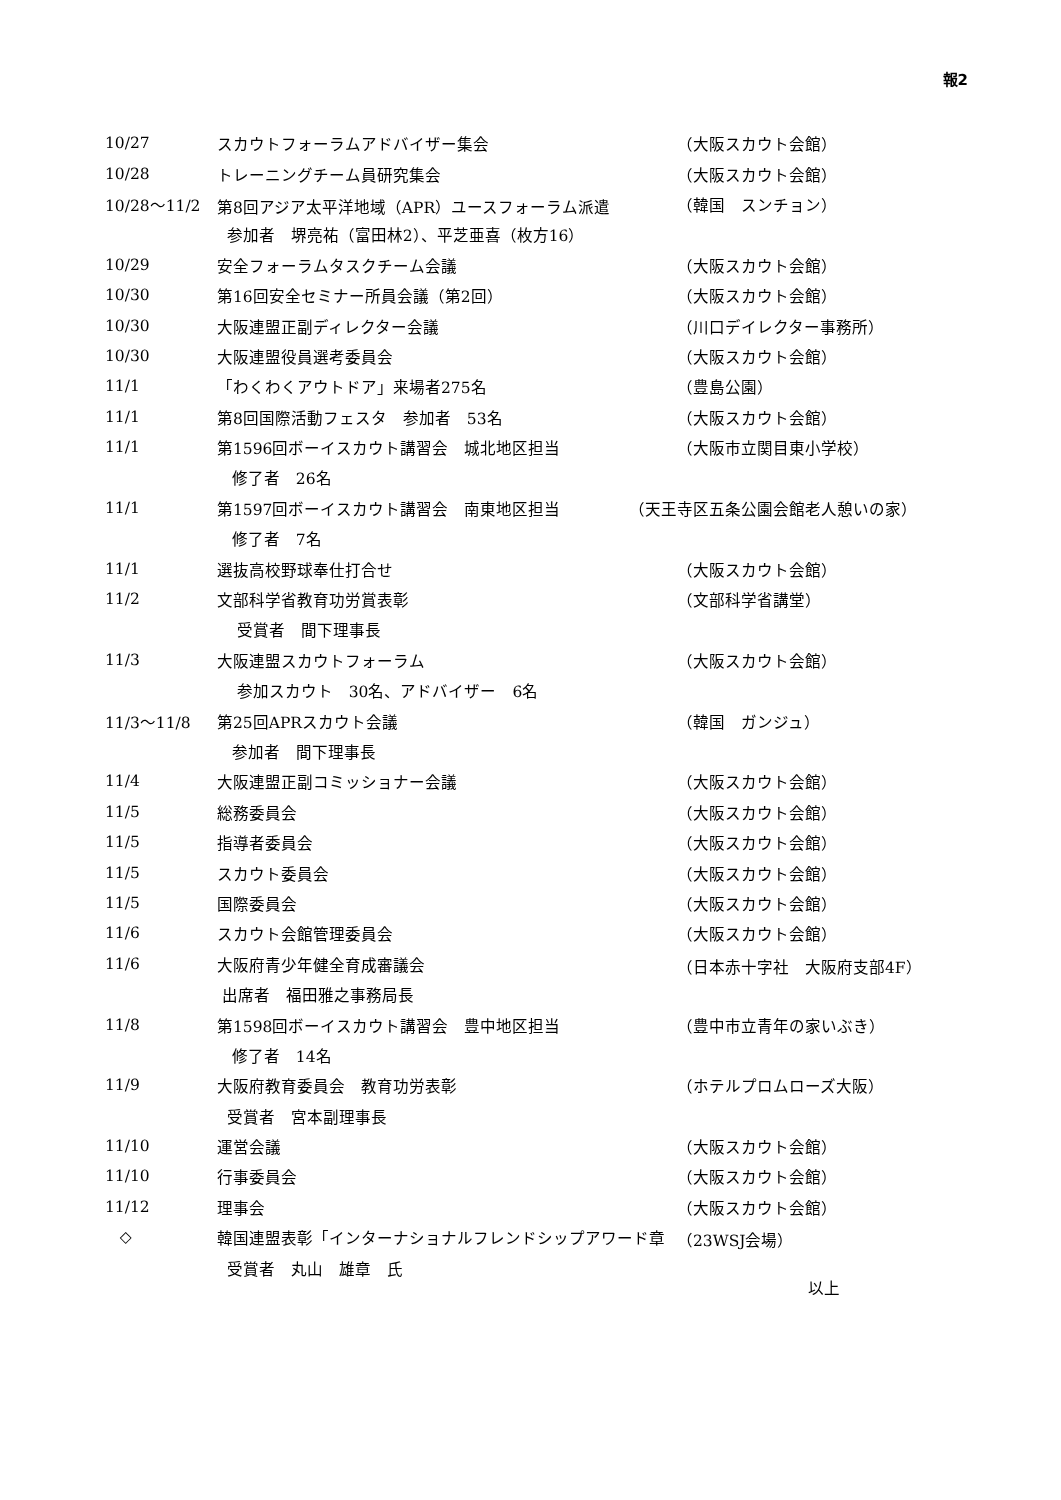報2
| 10/27 | スカウトフォーラムアドバイザー集会 | （大阪スカウト会館） |
| 10/28 | トレーニングチーム員研究集会 | （大阪スカウト会館） |
| 10/28～11/2 | 第8回アジア太平洋地域（APR）ユースフォーラム派遣 | （韓国 スンチョン） |
| | 参加者 堺亮祐（富田林2）、平芝亜喜（枚方16） | |
| 10/29 | 安全フォーラムタスクチーム会議 | （大阪スカウト会館） |
| 10/30 | 第16回安全セミナー所員会議（第2回） | （大阪スカウト会館） |
| 10/30 | 大阪連盟正副ディレクター会議 | （川口デイレクター事務所） |
| 10/30 | 大阪連盟役員選考委員会 | （大阪スカウト会館） |
| 11/1 | 「わくわくアウトドア」来場者275名 | （豊島公園） |
| 11/1 | 第8回国際活動フェスタ 参加者 53名 | （大阪スカウト会館） |
| 11/1 | 第1596回ボーイスカウト講習会 城北地区担当 | （大阪市立関目東小学校） |
| | 修了者 26名 | |
| 11/1 | 第1597回ボーイスカウト講習会 南東地区担当 | （天王寺区五条公園会館老人憩いの家） |
| | 修了者 7名 | |
| 11/1 | 選抜高校野球奉仕打合せ | （大阪スカウト会館） |
| 11/2 | 文部科学省教育功労賞表彰 | （文部科学省講堂） |
| | 受賞者 間下理事長 | |
| 11/3 | 大阪連盟スカウトフォーラム | （大阪スカウト会館） |
| | 参加スカウト 30名、アドバイザー 6名 | |
| 11/3～11/8 | 第25回APRスカウト会議 | （韓国 ガンジュ） |
| | 参加者 間下理事長 | |
| 11/4 | 大阪連盟正副コミッショナー会議 | （大阪スカウト会館） |
| 11/5 | 総務委員会 | （大阪スカウト会館） |
| 11/5 | 指導者委員会 | （大阪スカウト会館） |
| 11/5 | スカウト委員会 | （大阪スカウト会館） |
| 11/5 | 国際委員会 | （大阪スカウト会館） |
| 11/6 | スカウト会館管理委員会 | （大阪スカウト会館） |
| 11/6 | 大阪府青少年健全育成審議会 | （日本赤十字社 大阪府支部4F） |
| | 出席者 福田雅之事務局長 | |
| 11/8 | 第1598回ボーイスカウト講習会 豊中地区担当 | （豊中市立青年の家いぶき） |
| | 修了者 14名 | |
| 11/9 | 大阪府教育委員会 教育功労表彰 | （ホテルプロムローズ大阪） |
| | 受賞者 宮本副理事長 | |
| 11/10 | 運営会議 | （大阪スカウト会館） |
| 11/10 | 行事委員会 | （大阪スカウト会館） |
| 11/12 | 理事会 | （大阪スカウト会館） |
| ◇ | 韓国連盟表彰「インターナショナルフレンドシップアワード章 | （23WSJ会場） |
| | 受賞者 丸山 雄章 氏 | |
以上